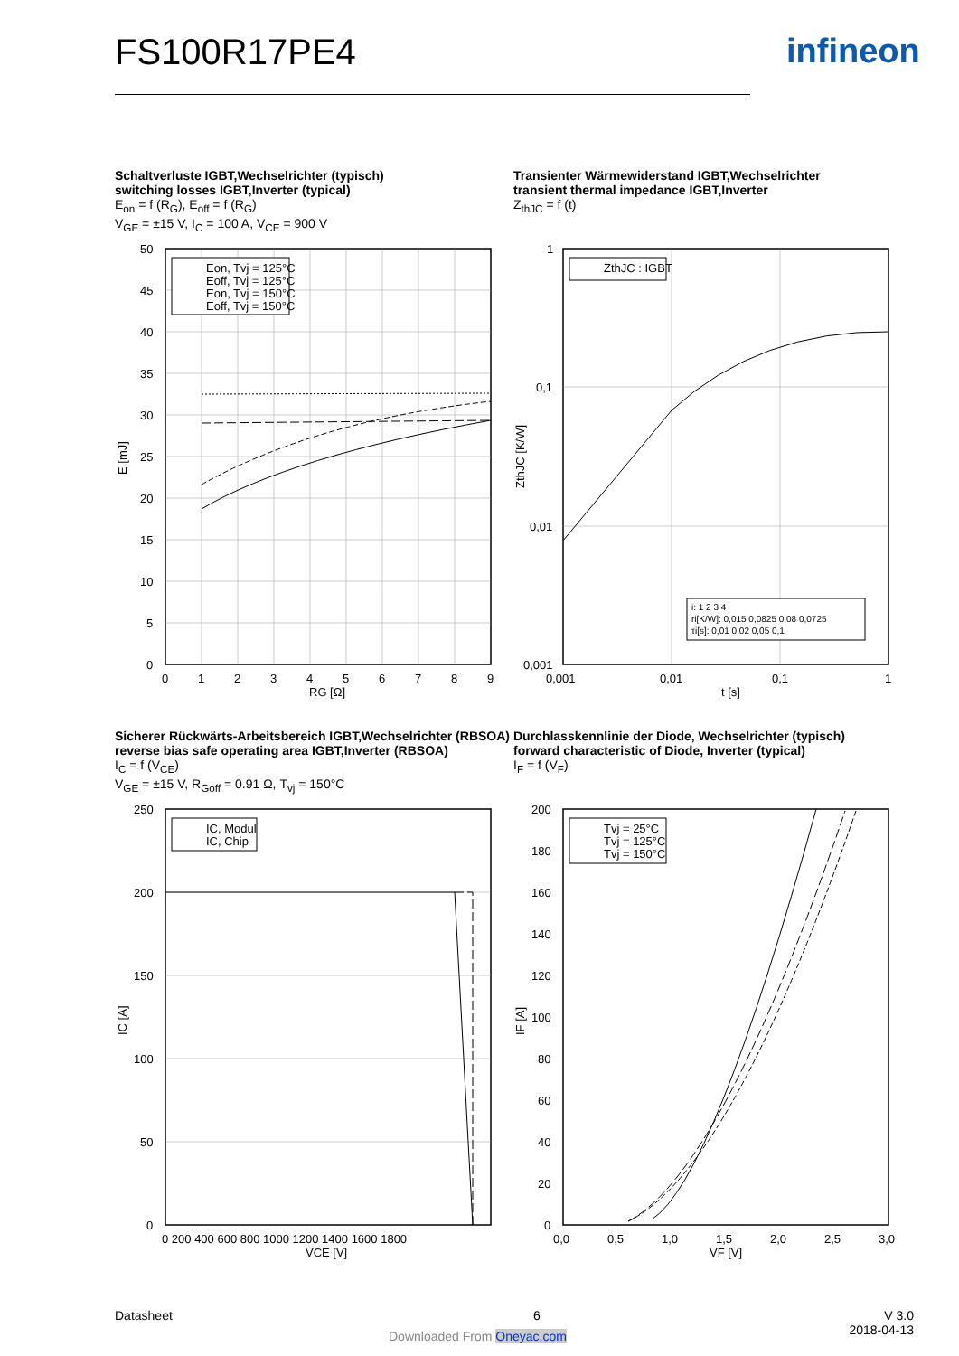FS100R17PE4 infineon
Schaltverluste IGBT,Wechselrichter (typisch)
switching losses IGBT,Inverter (typical)
E<sub>on</sub> = f (R<sub>G</sub>), E<sub>off</sub> = f (R<sub>G</sub>)
V<sub>GE</sub> = ±15 V, I<sub>C</sub> = 100 A, V<sub>CE</sub> = 900 V
Transienter Wärmewiderstand IGBT,Wechselrichter
transient thermal impedance IGBT,Inverter
Z<sub>thJC</sub> = f (t)
Eon, Tvj = 125°C
Eoff, Tvj = 125°C
Eon, Tvj = 150°C
Eoff, Tvj = 150°C
50
45
40
35
30
25
20
15
10
5
0
0
1
2
3
4
5
6
7
8
9
RG [Ω]
E [mJ]
ZthJC : IGBT
i: 1 2 3 4
ri[K/W]: 0,015 0,0825 0,08 0,0725
τi[s]: 0,01 0,02 0,05 0,1
1
0,1
0,01
0,001
0,001
0,01
0,1
1
t [s]
ZthJC [K/W]
Sicherer Rückwärts-Arbeitsbereich IGBT,Wechselrichter (RBSOA)
reverse bias safe operating area IGBT,Inverter (RBSOA)
I<sub>C</sub> = f (V<sub>CE</sub>)
V<sub>GE</sub> = ±15 V, R<sub>Goff</sub> = 0.91 Ω, T<sub>vj</sub> = 150°C
Durchlasskennlinie der Diode, Wechselrichter (typisch)
forward characteristic of Diode, Inverter (typical)
I<sub>F</sub> = f (V<sub>F</sub>)
IC, Modul
IC, Chip
250
200
150
100
50
0
0 200 400 600 800 1000 1200 1400 1600 1800
VCE [V]
IC [A]
Tvj = 25°C
Tvj = 125°C
Tvj = 150°C
200
180
160
140
120
100
80
60
40
20
0
0,0
0,5
1,0
1,5
2,0
2,5
3,0
VF [V]
IF [A]
Datasheet 6
V 3.0
2018-04-13
Downloaded From Oneyac.com